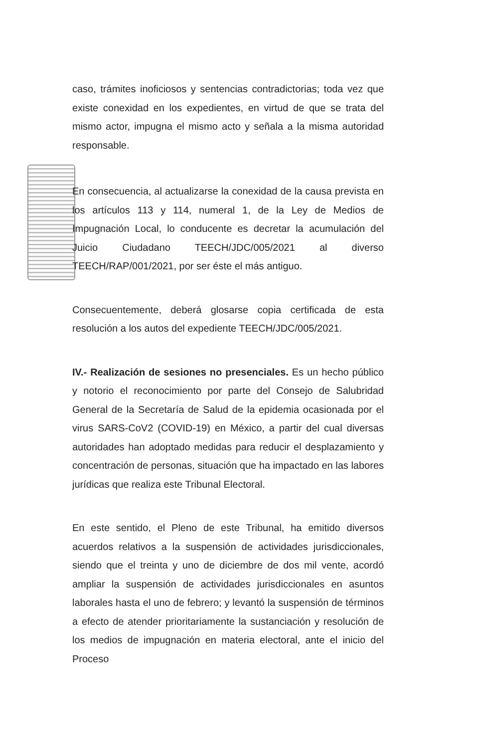caso, trámites inoficiosos y sentencias contradictorias; toda vez que existe conexidad en los expedientes, en virtud de que se trata del mismo actor, impugna el mismo acto y señala a la misma autoridad responsable.
En consecuencia, al actualizarse la conexidad de la causa prevista en los artículos 113 y 114, numeral 1, de la Ley de Medios de Impugnación Local, lo conducente es decretar la acumulación del Juicio Ciudadano TEECH/JDC/005/2021 al diverso TEECH/RAP/001/2021, por ser éste el más antiguo.
Consecuentemente, deberá glosarse copia certificada de esta resolución a los autos del expediente TEECH/JDC/005/2021.
IV.- Realización de sesiones no presenciales. Es un hecho público y notorio el reconocimiento por parte del Consejo de Salubridad General de la Secretaría de Salud de la epidemia ocasionada por el virus SARS-CoV2 (COVID-19) en México, a partir del cual diversas autoridades han adoptado medidas para reducir el desplazamiento y concentración de personas, situación que ha impactado en las labores jurídicas que realiza este Tribunal Electoral.
En este sentido, el Pleno de este Tribunal, ha emitido diversos acuerdos relativos a la suspensión de actividades jurisdiccionales, siendo que el treinta y uno de diciembre de dos mil vente, acordó ampliar la suspensión de actividades jurisdiccionales en asuntos laborales hasta el uno de febrero; y levantó la suspensión de términos a efecto de atender prioritariamente la sustanciación y resolución de los medios de impugnación en materia electoral, ante el inicio del Proceso